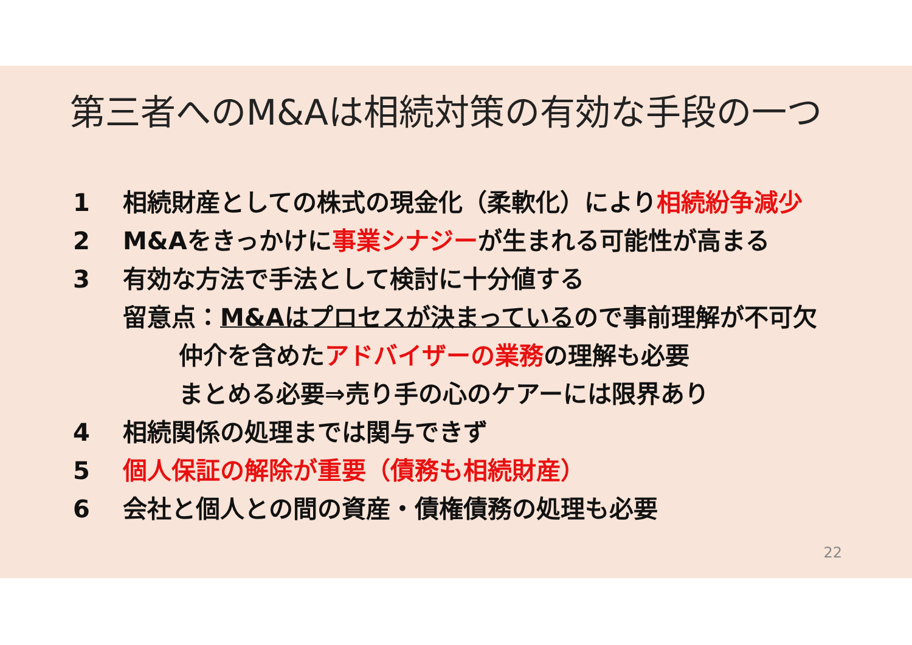第三者へのM&Aは相続対策の有効な手段の一つ
1 相続財産としての株式の現金化（柔軟化）により相続紛争減少
2 M&Aをきっかけに事業シナジーが生まれる可能性が高まる
3 有効な方法で手法として検討に十分値する
留意点：M&Aはプロセスが決まっているので事前理解が不可欠
仲介を含めたアドバイザーの業務の理解も必要
まとめる必要⇒売り手の心のケアーには限界あり
4 相続関係の処理までは関与できず
5 個人保証の解除が重要（債務も相続財産）
6 会社と個人との間の資産・債権債務の処理も必要
22